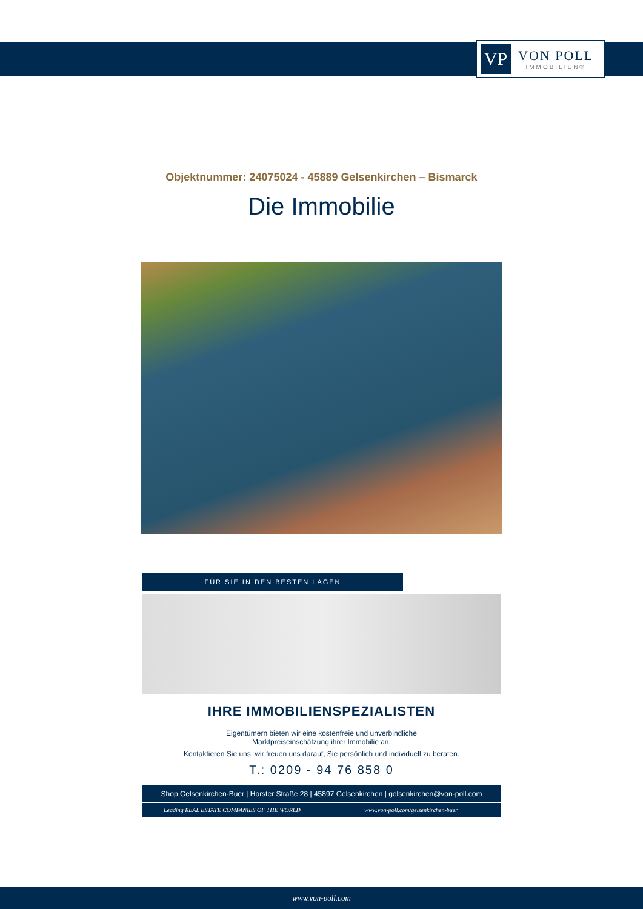VP
VON POLL
IMMOBILIEN®
Objektnummer: 24075024 - 45889 Gelsenkirchen – Bismarck
Die Immobilie
FÜR SIE IN DEN BESTEN LAGEN
IHRE IMMOBILIENSPEZIALISTEN
Eigentümern bieten wir eine kostenfreie und unverbindliche
Marktpreiseinschätzung ihrer Immobilie an.
Kontaktieren Sie uns, wir freuen uns darauf, Sie persönlich und individuell zu beraten.
T.: 0209 - 94 76 858 0
Shop Gelsenkirchen-Buer | Horster Straße 28 | 45897 Gelsenkirchen | gelsenkirchen@von-poll.com
Leading REAL ESTATE COMPANIES OF THE WORLD
www.von-poll.com/gelsenkirchen-buer
www.von-poll.com